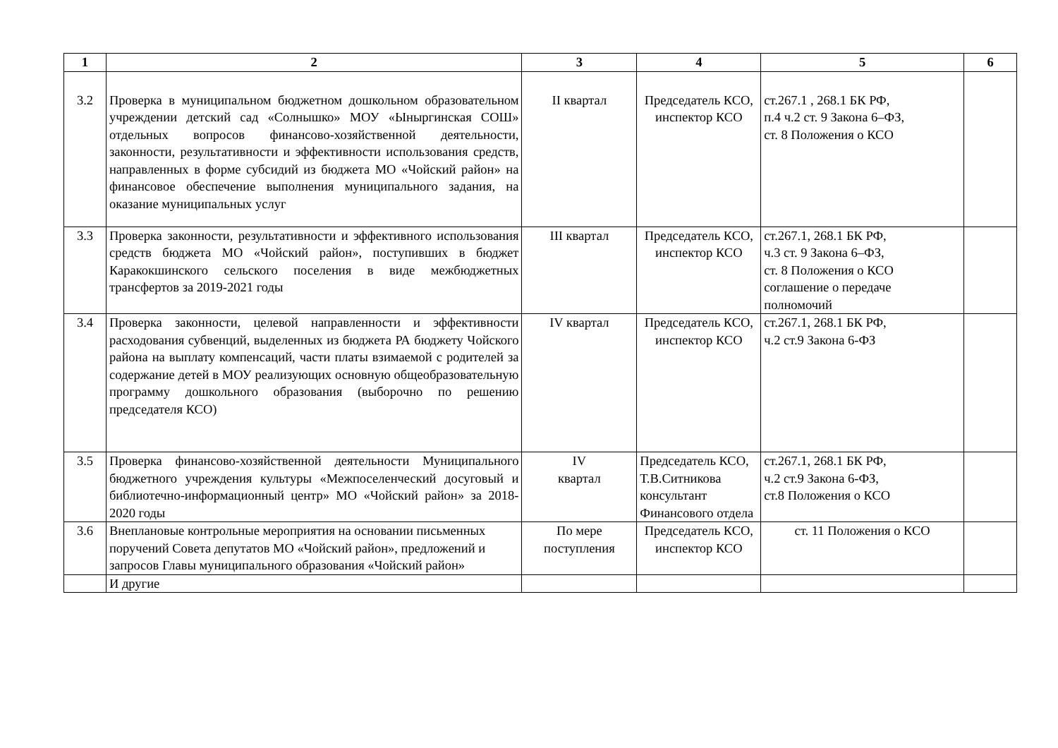| 1 | 2 | 3 | 4 | 5 | 6 |
| --- | --- | --- | --- | --- | --- |
| 3.2 | Проверка в муниципальном бюджетном дошкольном образовательном учреждении детский сад «Солнышко» МОУ «Ыныргинская СОШ» отдельных вопросов финансово-хозяйственной деятельности, законности, результативности и эффективности использования средств, направленных в форме субсидий из бюджета МО «Чойский район» на финансовое обеспечение выполнения муниципального задания, на оказание муниципальных услуг | II квартал | Председатель КСО, инспектор КСО | ст.267.1 , 268.1 БК РФ, п.4 ч.2 ст. 9 Закона 6–ФЗ, ст. 8 Положения о КСО | |
| 3.3 | Проверка законности, результативности и эффективного использования средств бюджета МО «Чойский район», поступивших в бюджет Каракокшинского сельского поселения в виде межбюджетных трансфертов за 2019-2021 годы | III квартал | Председатель КСО, инспектор КСО | ст.267.1, 268.1 БК РФ, ч.3 ст. 9 Закона 6–ФЗ, ст. 8 Положения о КСО соглашение о передаче полномочий | |
| 3.4 | Проверка законности, целевой направленности и эффективности расходования субвенций, выделенных из бюджета РА бюджету Чойского района на выплату компенсаций, части платы взимаемой с родителей за содержание детей в МОУ реализующих основную общеобразовательную программу дошкольного образования (выборочно по решению председателя КСО) | IV квартал | Председатель КСО, инспектор КСО | ст.267.1, 268.1 БК РФ, ч.2 ст.9 Закона 6-ФЗ | |
| 3.5 | Проверка финансово-хозяйственной деятельности Муниципального бюджетного учреждения культуры «Межпоселенческий досуговый и библиотечно-информационный центр» МО «Чойский район» за 2018-2020 годы | IV квартал | Председатель КСО, Т.В.Ситникова консультант Финансового отдела | ст.267.1, 268.1 БК РФ, ч.2 ст.9 Закона 6-ФЗ, ст.8 Положения о КСО | |
| 3.6 | Внеплановые контрольные мероприятия на основании письменных поручений Совета депутатов МО «Чойский район», предложений и запросов Главы муниципального образования «Чойский район» | По мере поступления | Председатель КСО, инспектор КСО | ст. 11 Положения о КСО | |
| | И другие | | | | |